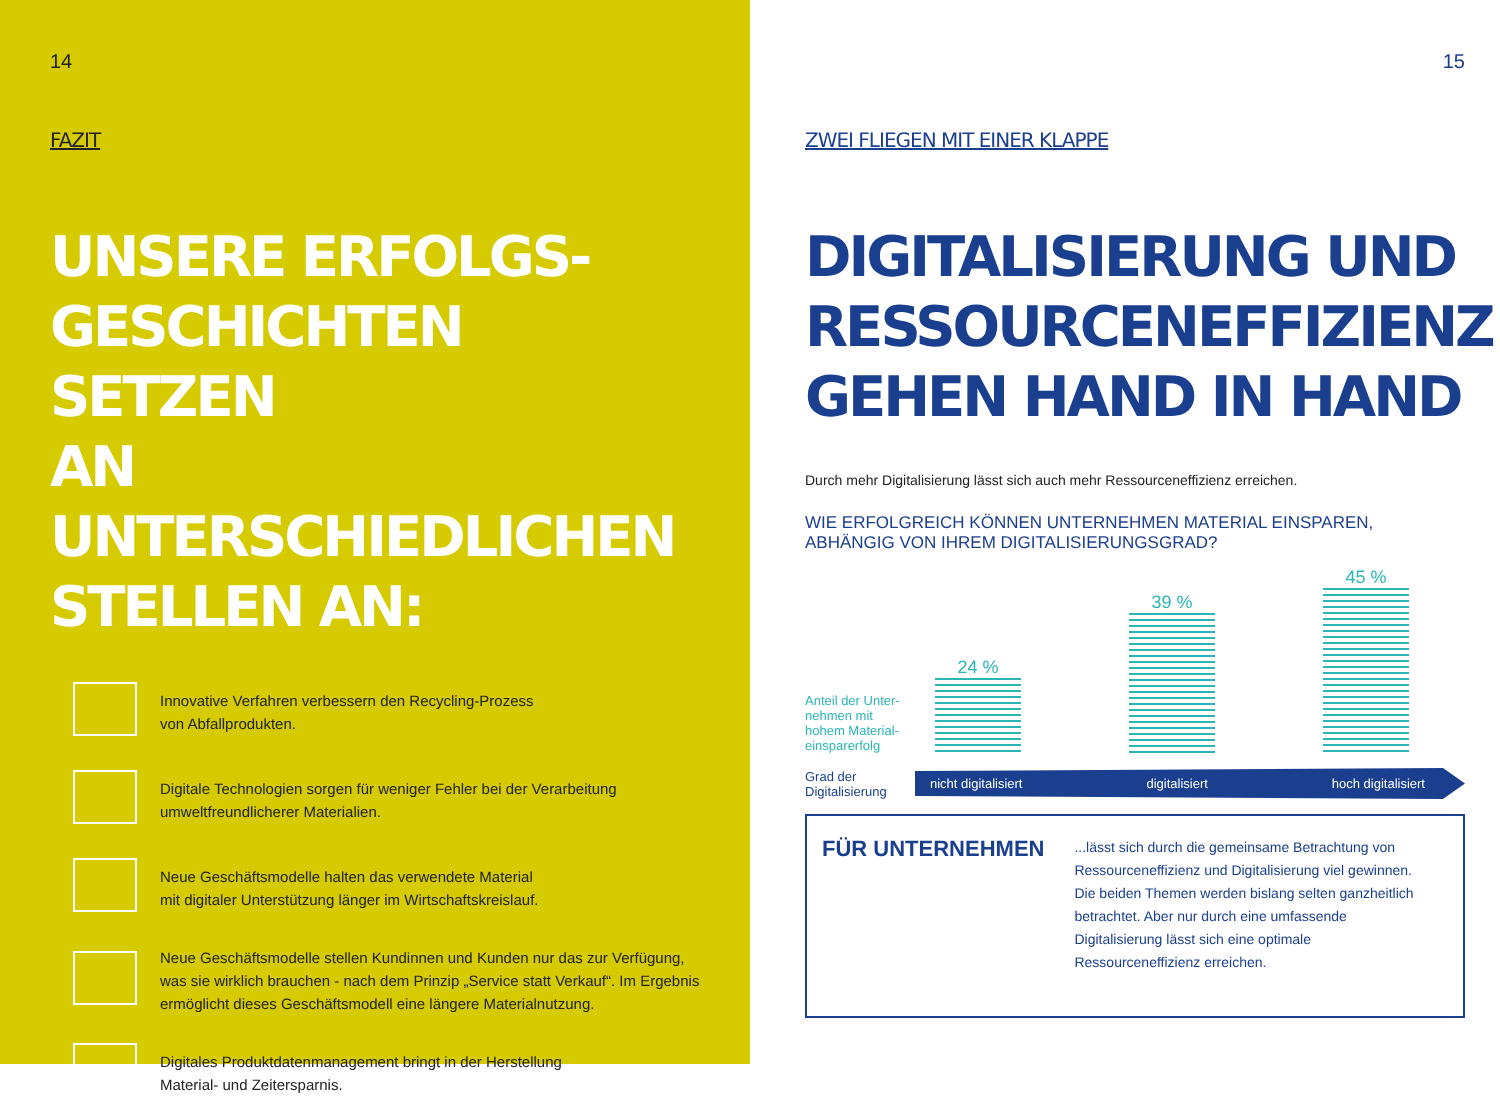14
FAZIT
UNSERE ERFOLGS-
GESCHICHTEN SETZEN
AN UNTERSCHIEDLICHEN
STELLEN AN:
Innovative Verfahren verbessern den Recycling-Prozess
von Abfallprodukten.
Digitale Technologien sorgen für weniger Fehler bei der Verarbeitung
umweltfreundlicherer Materialien.
Neue Geschäftsmodelle halten das verwendete Material
mit digitaler Unterstützung länger im Wirtschaftskreislauf.
Neue Geschäftsmodelle stellen Kundinnen und Kunden nur das zur Verfügung, was sie wirklich brauchen - nach dem Prinzip „Service statt Verkauf“. Im Ergebnis ermöglicht dieses Geschäftsmodell eine längere Materialnutzung.
Digitales Produktdatenmanagement bringt in der Herstellung
Material- und Zeitersparnis.
15
ZWEI FLIEGEN MIT EINER KLAPPE
DIGITALISIERUNG UND
RESSOURCENEFFIZIENZ
GEHEN HAND IN HAND
Durch mehr Digitalisierung lässt sich auch mehr Ressourceneffizienz erreichen.
WIE ERFOLGREICH KÖNNEN UNTERNEHMEN MATERIAL EINSPAREN,
ABHÄNGIG VON IHREM DIGITALISIERUNGSGRAD?
Anteil der Unter-
nehmen mit
hohem Material-
einsparerfolg
24 %
39 %
45 %
Grad der
Digitalisierung
nicht digitalisiert digitalisiert hoch digitalisiert
FÜR UNTERNEHMEN
...lässt sich durch die gemeinsame Betrachtung von Ressourceneffizienz und Digitalisierung viel gewinnen. Die beiden Themen werden bislang selten ganzheitlich betrachtet. Aber nur durch eine umfassende Digitalisierung lässt sich eine optimale Ressourceneffizienz erreichen.